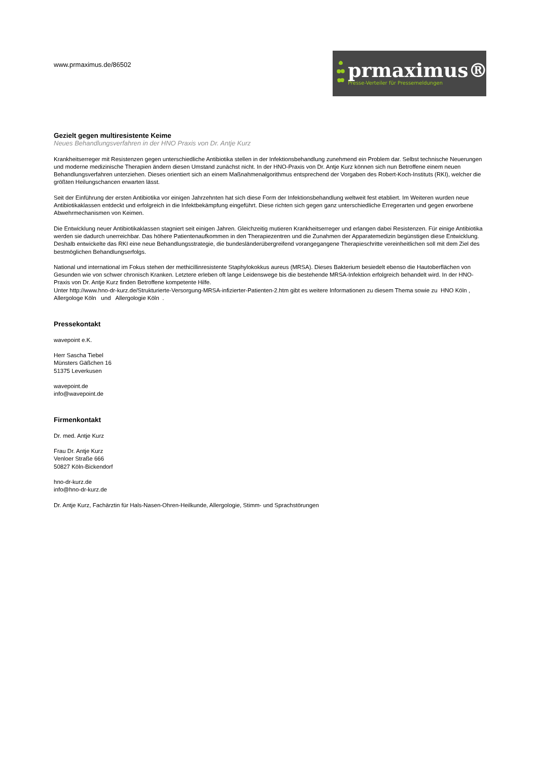www.prmaximus.de/86502
prmaximus®
Presse-Verteiler für Pressemeldungen
Gezielt gegen multiresistente Keime
Neues Behandlungsverfahren in der HNO Praxis von Dr. Antje Kurz
Krankheitserreger mit Resistenzen gegen unterschiedliche Antibiotika stellen in der Infektionsbehandlung zunehmend ein Problem dar. Selbst technische Neuerungen und moderne medizinische Therapien ändern diesen Umstand zunächst nicht. In der HNO-Praxis von Dr. Antje Kurz können sich nun Betroffene einem neuen Behandlungsverfahren unterziehen. Dieses orientiert sich an einem Maßnahmenalgorithmus entsprechend der Vorgaben des Robert-Koch-Instituts (RKI), welcher die größten Heilungschancen erwarten lässt.
Seit der Einführung der ersten Antibiotika vor einigen Jahrzehnten hat sich diese Form der Infektionsbehandlung weltweit fest etabliert. Im Weiteren wurden neue Antibiotikaklassen entdeckt und erfolgreich in die Infektbekämpfung eingeführt. Diese richten sich gegen ganz unterschiedliche Erregerarten und gegen erworbene Abwehrmechanismen von Keimen.
Die Entwicklung neuer Antibiotikaklassen stagniert seit einigen Jahren. Gleichzeitig mutieren Krankheitserreger und erlangen dabei Resistenzen. Für einige Antibiotika werden sie dadurch unerreichbar. Das höhere Patientenaufkommen in den Therapiezentren und die Zunahmen der Apparatemedizin begünstigen diese Entwicklung. Deshalb entwickelte das RKI eine neue Behandlungsstrategie, die bundesländerübergreifend vorangegangene Therapieschritte vereinheitlichen soll mit dem Ziel des bestmöglichen Behandlungserfolgs.
National und international im Fokus stehen der methicillinresistente Staphylokokkus aureus (MRSA). Dieses Bakterium besiedelt ebenso die Hautoberflächen von Gesunden wie von schwer chronisch Kranken. Letztere erleben oft lange Leidenswege bis die bestehende MRSA-Infektion erfolgreich behandelt wird. In der HNO-Praxis von Dr. Antje Kurz finden Betroffene kompetente Hilfe.
Unter http://www.hno-dr-kurz.de/Strukturierte-Versorgung-MRSA-infizierter-Patienten-2.htm gibt es weitere Informationen zu diesem Thema sowie zu HNO Köln , Allergologe Köln und Allergologie Köln .
Pressekontakt
wavepoint e.K.
Herr Sascha Tiebel
Münsters Gäßchen 16
51375 Leverkusen
wavepoint.de
info@wavepoint.de
Firmenkontakt
Dr. med. Antje Kurz
Frau Dr. Antje Kurz
Venloer Straße 666
50827 Köln-Bickendorf
hno-dr-kurz.de
info@hno-dr-kurz.de
Dr. Antje Kurz, Fachärztin für Hals-Nasen-Ohren-Heilkunde, Allergologie, Stimm- und Sprachstörungen